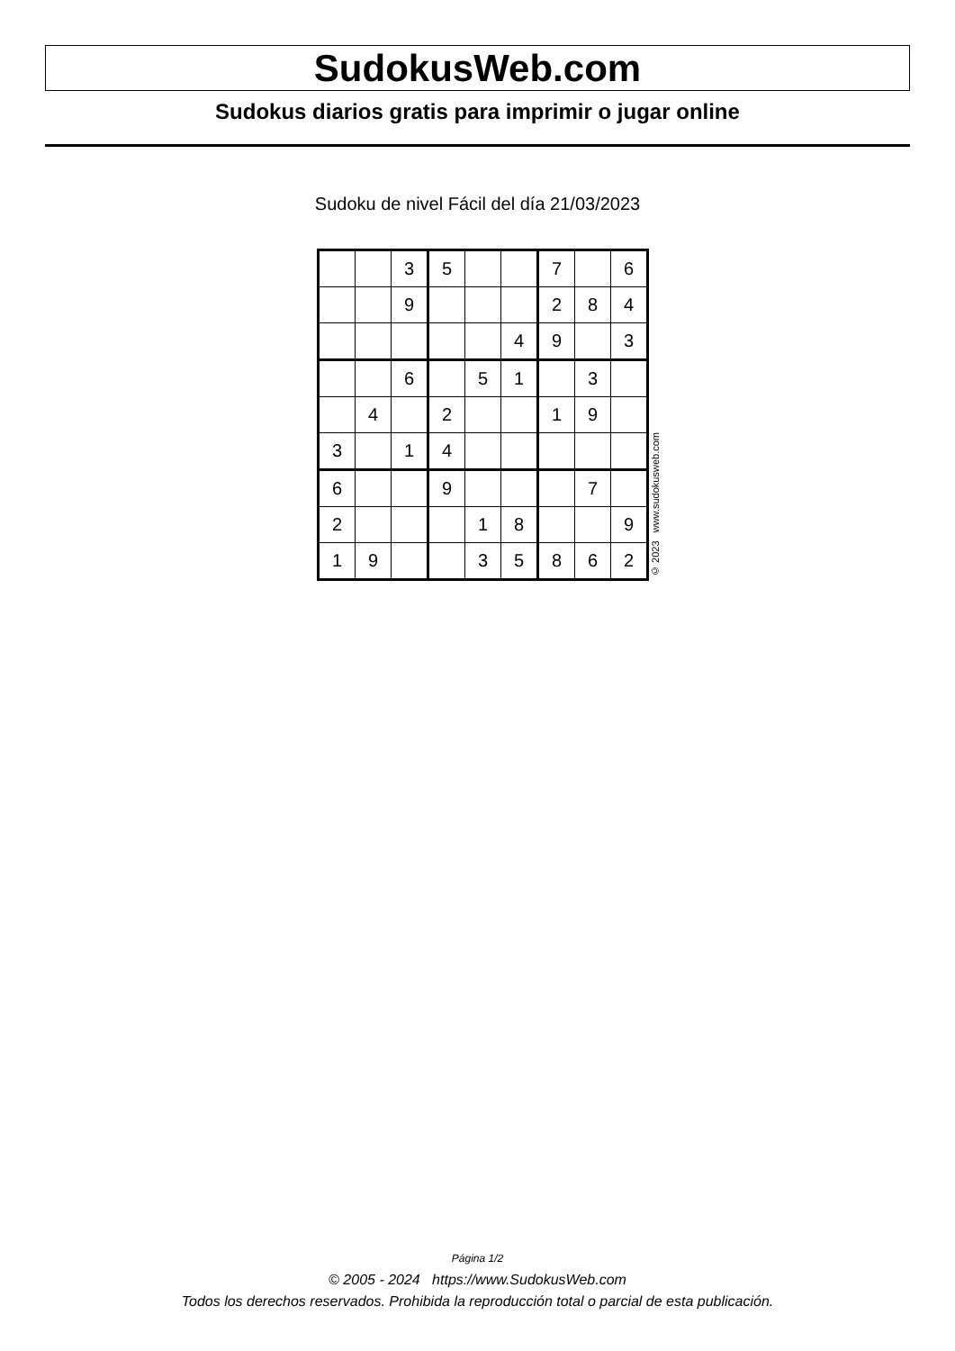SudokusWeb.com
Sudokus diarios gratis para imprimir o jugar online
Sudoku de nivel Fácil del día 21/03/2023
| | | 3 | 5 | | | 7 | | 6 |
| | | 9 | | | | 2 | 8 | 4 |
| | | | | | 4 | 9 | | 3 |
| | | 6 | | 5 | 1 | | 3 | |
| | 4 | | 2 | | | 1 | 9 | |
| 3 | | 1 | 4 | | | | | |
| 6 | | | 9 | | | | 7 | |
| 2 | | | | 1 | 8 | | | 9 |
| 1 | 9 | | | 3 | 5 | 8 | 6 | 2 |
© 2023 www.sudokusweb.com
Página 1/2
© 2005 - 2024 https://www.SudokusWeb.com
Todos los derechos reservados. Prohibida la reproducción total o parcial de esta publicación.